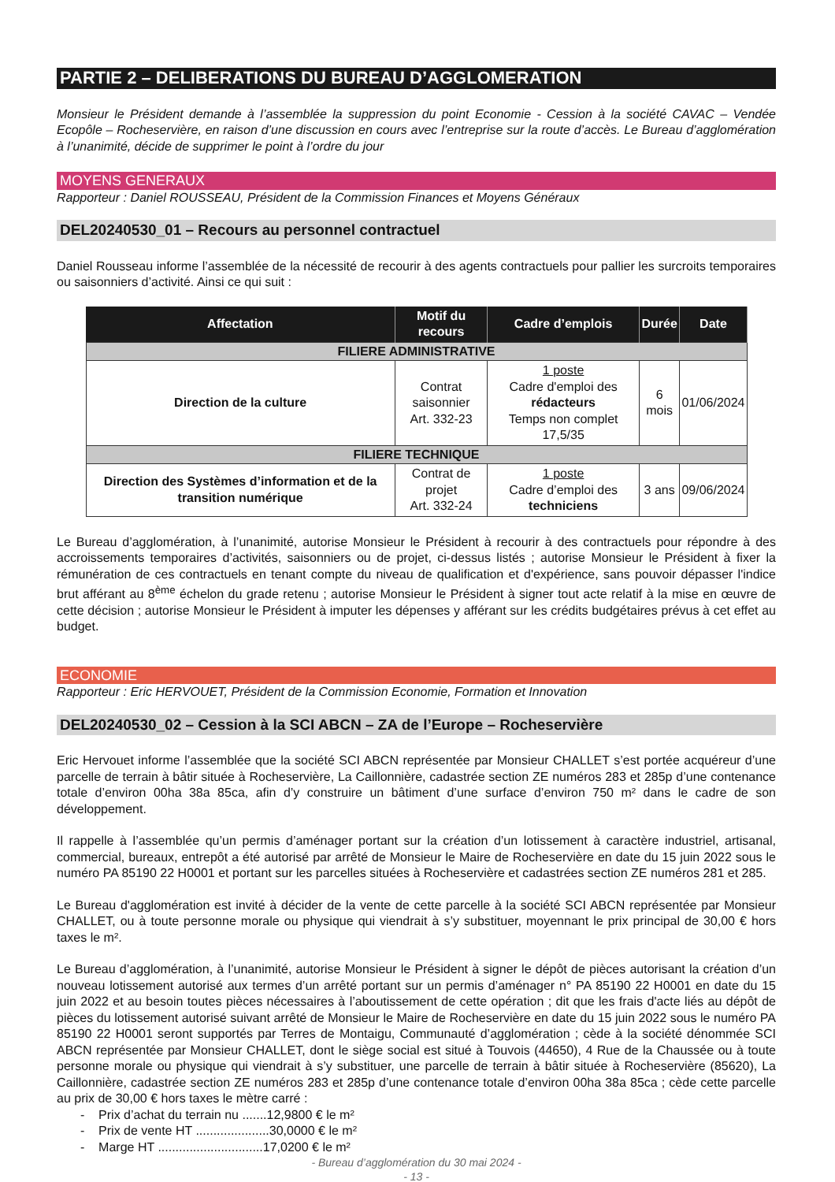PARTIE 2 – DELIBERATIONS DU BUREAU D’AGGLOMERATION
Monsieur le Président demande à l’assemblée la suppression du point Economie - Cession à la société CAVAC – Vendée Ecopôle – Rocheservière, en raison d’une discussion en cours avec l’entreprise sur la route d’accès. Le Bureau d’agglomération à l’unanimité, décide de supprimer le point à l’ordre du jour
MOYENS GENERAUX
Rapporteur : Daniel ROUSSEAU, Président de la Commission Finances et Moyens Généraux
DEL20240530_01 – Recours au personnel contractuel
Daniel Rousseau informe l’assemblée de la nécessité de recourir à des agents contractuels pour pallier les surcroits temporaires ou saisonniers d’activité. Ainsi ce qui suit :
| Affectation | Motif du recours | Cadre d’emplois | Durée | Date |
| --- | --- | --- | --- | --- |
| FILIERE ADMINISTRATIVE | | | | |
| Direction de la culture | Contrat saisonnier Art. 332-23 | 1 poste Cadre d'emploi des rédacteurs Temps non complet 17,5/35 | 6 mois | 01/06/2024 |
| FILIERE TECHNIQUE | | | | |
| Direction des Systèmes d’information et de la transition numérique | Contrat de projet Art. 332-24 | 1 poste Cadre d’emploi des techniciens | 3 ans | 09/06/2024 |
Le Bureau d’agglomération, à l’unanimité, autorise Monsieur le Président à recourir à des contractuels pour répondre à des accroissements temporaires d’activités, saisonniers ou de projet, ci-dessus listés ; autorise Monsieur le Président à fixer la rémunération de ces contractuels en tenant compte du niveau de qualification et d'expérience, sans pouvoir dépasser l'indice brut afférant au 8<sup>ème</sup> échelon du grade retenu ; autorise Monsieur le Président à signer tout acte relatif à la mise en œuvre de cette décision ; autorise Monsieur le Président à imputer les dépenses y afférant sur les crédits budgétaires prévus à cet effet au budget.
ECONOMIE
Rapporteur : Eric HERVOUET, Président de la Commission Economie, Formation et Innovation
DEL20240530_02 – Cession à la SCI ABCN – ZA de l’Europe – Rocheservière
Eric Hervouet informe l’assemblée que la société SCI ABCN représentée par Monsieur CHALLET s’est portée acquéreur d’une parcelle de terrain à bâtir située à Rocheservière, La Caillonnière, cadastrée section ZE numéros 283 et 285p d’une contenance totale d’environ 00ha 38a 85ca, afin d’y construire un bâtiment d’une surface d’environ 750 m² dans le cadre de son développement.
Il rappelle à l’assemblée qu’un permis d’aménager portant sur la création d’un lotissement à caractère industriel, artisanal, commercial, bureaux, entrepôt a été autorisé par arrêté de Monsieur le Maire de Rocheservière en date du 15 juin 2022 sous le numéro PA 85190 22 H0001 et portant sur les parcelles situées à Rocheservière et cadastrées section ZE numéros 281 et 285.
Le Bureau d'agglomération est invité à décider de la vente de cette parcelle à la société SCI ABCN représentée par Monsieur CHALLET, ou à toute personne morale ou physique qui viendrait à s’y substituer, moyennant le prix principal de 30,00 € hors taxes le m².
Le Bureau d’agglomération, à l’unanimité, autorise Monsieur le Président à signer le dépôt de pièces autorisant la création d’un nouveau lotissement autorisé aux termes d’un arrêté portant sur un permis d’aménager n° PA 85190 22 H0001 en date du 15 juin 2022 et au besoin toutes pièces nécessaires à l’aboutissement de cette opération ; dit que les frais d'acte liés au dépôt de pièces du lotissement autorisé suivant arrêté de Monsieur le Maire de Rocheservière en date du 15 juin 2022 sous le numéro PA 85190 22 H0001 seront supportés par Terres de Montaigu, Communauté d’agglomération ; cède à la société dénommée SCI ABCN représentée par Monsieur CHALLET, dont le siège social est situé à Touvois (44650), 4 Rue de la Chaussée ou à toute personne morale ou physique qui viendrait à s’y substituer, une parcelle de terrain à bâtir située à Rocheservière (85620), La Caillonnière, cadastrée section ZE numéros 283 et 285p d’une contenance totale d’environ 00ha 38a 85ca ; cède cette parcelle au prix de 30,00 € hors taxes le mètre carré :
- Prix d’achat du terrain nu .......12,9800 € le m²
- Prix de vente HT .....................30,0000 € le m²
- Marge HT ..............................17,0200 € le m²
- Bureau d’agglomération du 30 mai 2024 -
- 13 -